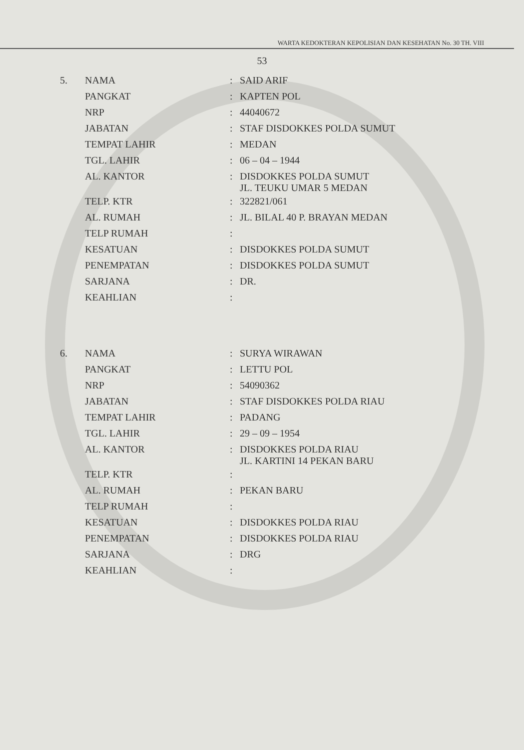WARTA KEDOKTERAN KEPOLISIAN DAN KESEHATAN No. 30 TH. VIII
53
| 5. | NAMA | : | SAID ARIF |
| | PANGKAT | : | KAPTEN POL |
| | NRP | : | 44040672 |
| | JABATAN | : | STAF DISDOKKES POLDA SUMUT |
| | TEMPAT LAHIR | : | MEDAN |
| | TGL. LAHIR | : | 06 – 04 – 1944 |
| | AL. KANTOR | : | DISDOKKES POLDA SUMUT JL. TEUKU UMAR 5 MEDAN |
| | TELP. KTR | : | 322821/061 |
| | AL. RUMAH | : | JL. BILAL 40 P. BRAYAN MEDAN |
| | TELP RUMAH | : | |
| | KESATUAN | : | DISDOKKES POLDA SUMUT |
| | PENEMPATAN | : | DISDOKKES POLDA SUMUT |
| | SARJANA | : | DR. |
| | KEAHLIAN | : | |
| 6. | NAMA | : | SURYA WIRAWAN |
| | PANGKAT | : | LETTU POL |
| | NRP | : | 54090362 |
| | JABATAN | : | STAF DISDOKKES POLDA RIAU |
| | TEMPAT LAHIR | : | PADANG |
| | TGL. LAHIR | : | 29 – 09 – 1954 |
| | AL. KANTOR | : | DISDOKKES POLDA RIAU JL. KARTINI 14 PEKAN BARU |
| | TELP. KTR | : | |
| | AL. RUMAH | : | PEKAN BARU |
| | TELP RUMAH | : | |
| | KESATUAN | : | DISDOKKES POLDA RIAU |
| | PENEMPATAN | : | DISDOKKES POLDA RIAU |
| | SARJANA | : | DRG |
| | KEAHLIAN | : | |